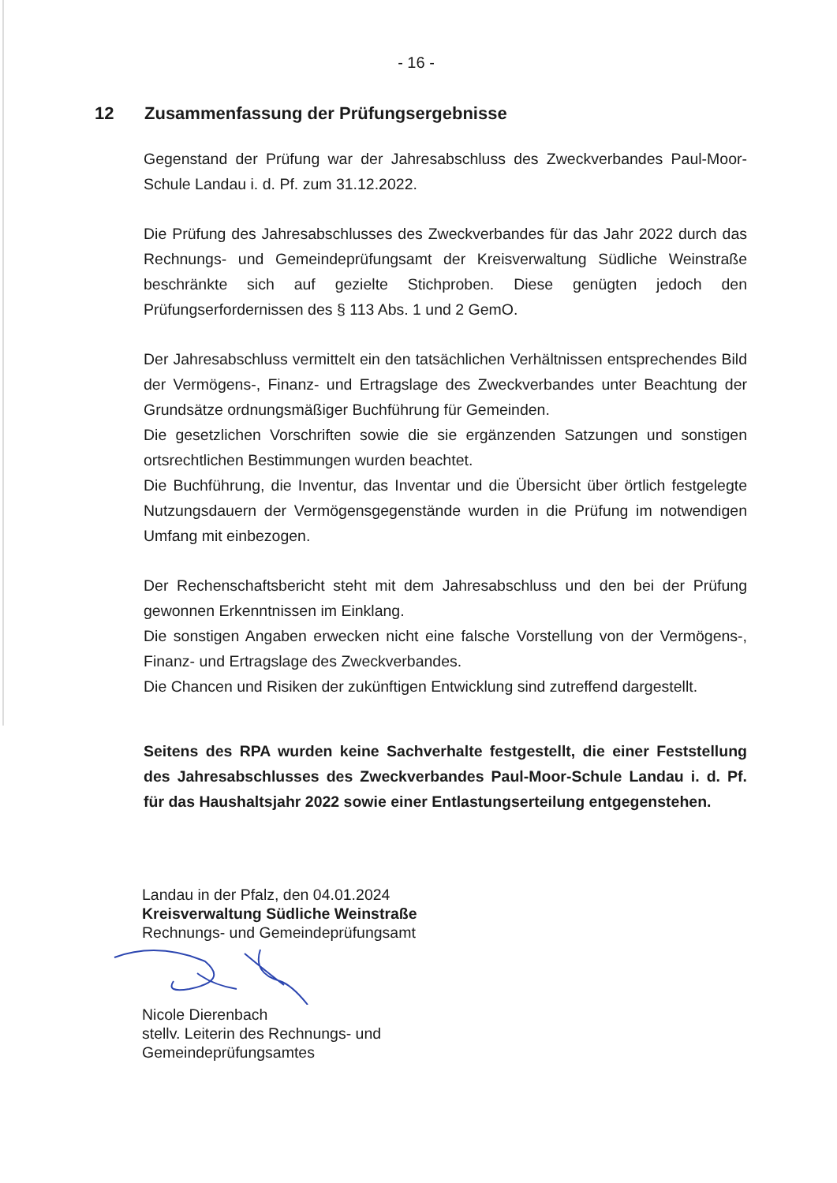- 16 -
12 Zusammenfassung der Prüfungsergebnisse
Gegenstand der Prüfung war der Jahresabschluss des Zweckverbandes Paul-Moor-Schule Landau i. d. Pf. zum 31.12.2022.
Die Prüfung des Jahresabschlusses des Zweckverbandes für das Jahr 2022 durch das Rechnungs- und Gemeindeprüfungsamt der Kreisverwaltung Südliche Weinstraße beschränkte sich auf gezielte Stichproben. Diese genügten jedoch den Prüfungserfordernissen des § 113 Abs. 1 und 2 GemO.
Der Jahresabschluss vermittelt ein den tatsächlichen Verhältnissen entsprechendes Bild der Vermögens-, Finanz- und Ertragslage des Zweckverbandes unter Beachtung der Grundsätze ordnungsmäßiger Buchführung für Gemeinden.
Die gesetzlichen Vorschriften sowie die sie ergänzenden Satzungen und sonstigen ortsrechtlichen Bestimmungen wurden beachtet.
Die Buchführung, die Inventur, das Inventar und die Übersicht über örtlich festgelegte Nutzungsdauern der Vermögensgegenstände wurden in die Prüfung im notwendigen Umfang mit einbezogen.
Der Rechenschaftsbericht steht mit dem Jahresabschluss und den bei der Prüfung gewonnen Erkenntnissen im Einklang.
Die sonstigen Angaben erwecken nicht eine falsche Vorstellung von der Vermögens-, Finanz- und Ertragslage des Zweckverbandes.
Die Chancen und Risiken der zukünftigen Entwicklung sind zutreffend dargestellt.
Seitens des RPA wurden keine Sachverhalte festgestellt, die einer Feststellung des Jahresabschlusses des Zweckverbandes Paul-Moor-Schule Landau i. d. Pf. für das Haushaltsjahr 2022 sowie einer Entlastungserteilung entgegenstehen.
Landau in der Pfalz, den 04.01.2024
Kreisverwaltung Südliche Weinstraße
Rechnungs- und Gemeindeprüfungsamt
Nicole Dierenbach
stellv. Leiterin des Rechnungs- und
Gemeindeprüfungsamtes